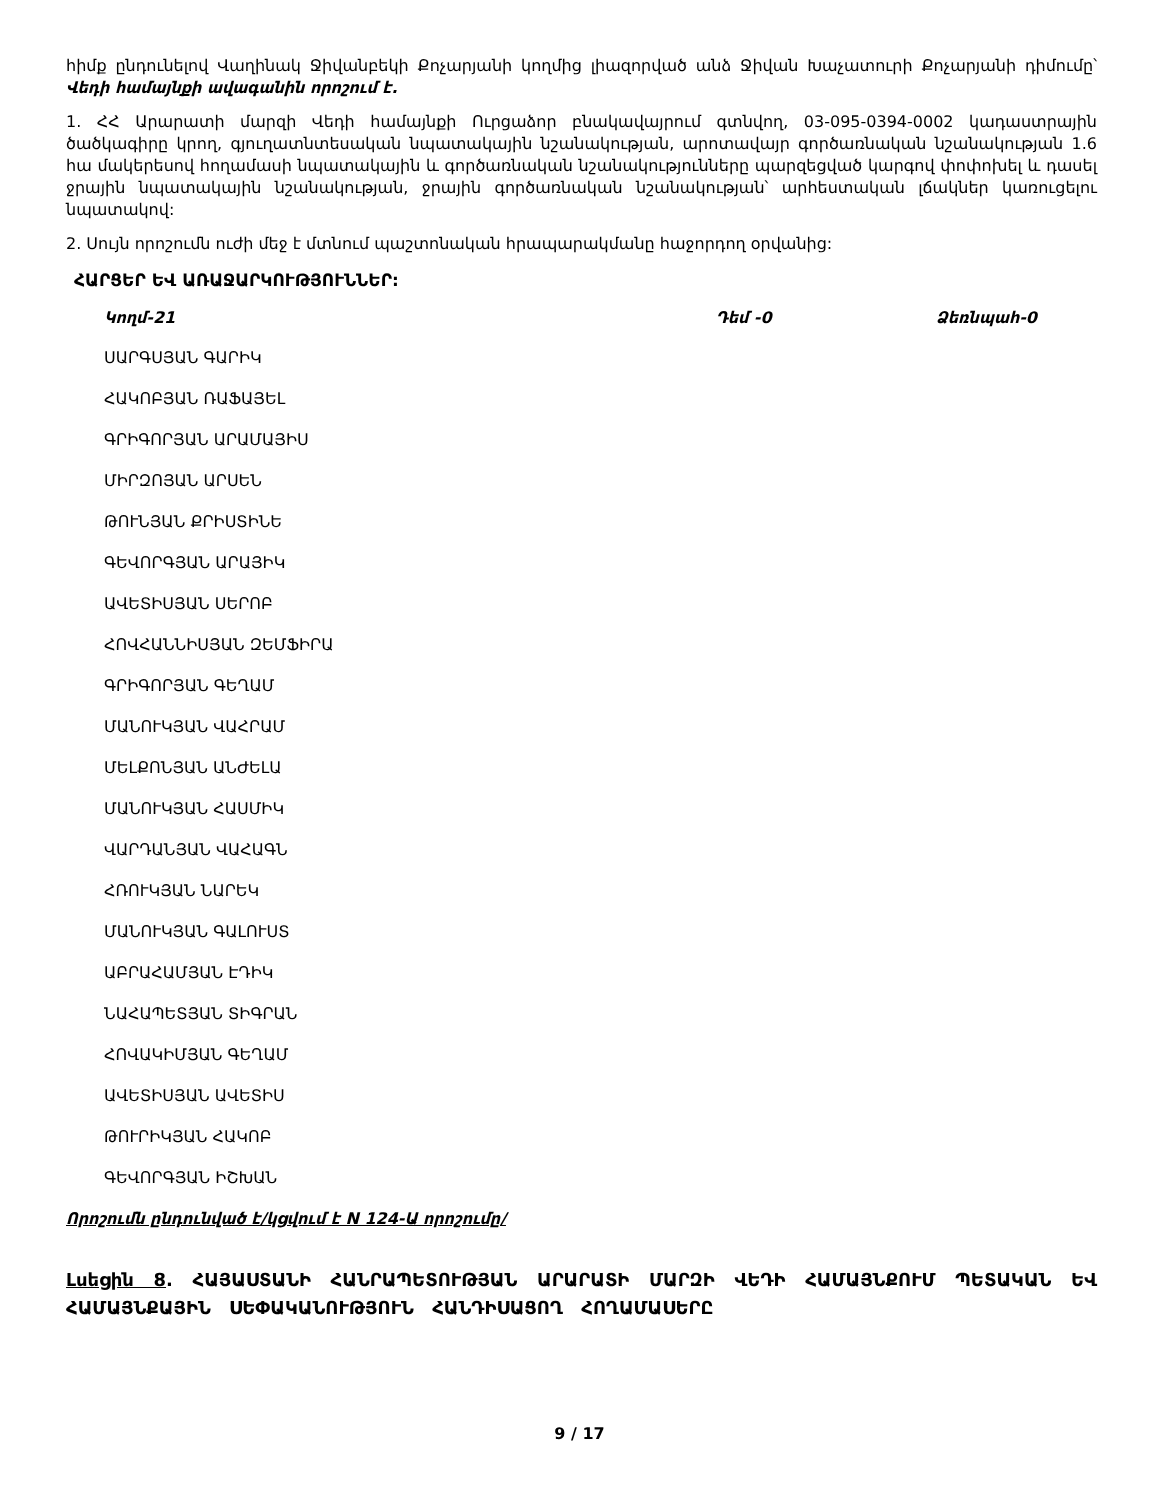հիմք ընդունելով Վաղինակ Ջիվանբեկի Քոչարյանի կողմից լիազորված անձ Ջիվան Խաչատուրի Քոչարյանի դիմումը՝ Վեդի համայնքի ավագանին որոշում է.
1. ՀՀ Արարատի մարզի Վեդի համայնքի Ուրցաձոր բնակավայրում գտնվող, 03-095-0394-0002 կադաստրային ծածկագիրը կրող, գյուղատնտեսական նպատակային նշանակության, արոտավայր գործառնական նշանակության 1.6 հա մակերեսով հողամասի նպատակային և գործառնական նշանակությունները պարզեցված կարգով փոփոխել և դասել ջրային նպատակային նշանակության, ջրային գործառնական նշանակության՝ արհեստական լճակներ կառուցելու նպատակով:
2. Սույն որոշումն ուժի մեջ է մտնում պաշտոնական հրապարակմանը հաջորդող օրվանից:
ՀԱՐՑԵՐ ԵՎ ԱՌԱՋԱՐԿՈՒԹՅՈՒՆՆԵՐ:
Կողմ-21 Դեմ -0 Ձեռնպահ-0
ՍԱՐԳՍՅԱՆ ԳԱՐԻԿ
ՀԱԿՈԲՅԱՆ ՌԱՖԱՅԵԼ
ԳՐԻԳՈՐՅԱՆ ԱՐԱՄԱՅԻՍ
ՄԻՐԶՈՅԱՆ ԱՐՍԵՆ
ԹՈՒՆՅԱՆ ՔՐԻՍՏԻՆԵ
ԳԵՎՈՐԳՅԱՆ ԱՐԱՅԻԿ
ԱՎԵՏԻՍՅԱՆ ՍԵՐՈԲ
ՀՈՎՀԱՆՆԻՍՅԱՆ ԶԵՄՖԻՐԱ
ԳՐԻԳՈՐՅԱՆ ԳԵՂԱՄ
ՄԱՆՈՒԿՅԱՆ ՎԱՀՐԱՄ
ՄԵԼՔՈՆՅԱՆ ԱՆԺԵԼԱ
ՄԱՆՈՒԿՅԱՆ ՀԱՍՄԻԿ
ՎԱՐԴԱՆՅԱՆ ՎԱՀԱԳՆ
ՀՌՈՒԿՅԱՆ ՆԱՐԵԿ
ՄԱՆՈՒԿՅԱՆ ԳԱԼՈՒՍՏ
ԱԲՐԱՀԱՄՅԱՆ ԷԴԻԿ
ՆԱՀԱՊԵՏՅԱՆ ՏԻԳՐԱՆ
ՀՈՎԱԿԻՄՅԱՆ ԳԵՂԱՄ
ԱՎԵՏԻՍՅԱՆ ԱՎԵՏԻՍ
ԹՈՒՐԻԿՅԱՆ ՀԱԿՈԲ
ԳԵՎՈՐԳՅԱՆ ԻՇԽԱՆ
Որոշումն ընդունված է/կցվում է N 124-Ա որոշումը/
Լսեցին 8. ՀԱՅԱՍՏԱՆԻ ՀԱՆՐԱՊԵՏՈՒԹՅԱՆ ԱՐԱՐԱՏԻ ՄԱՐԶԻ ՎԵԴԻ ՀԱՄԱՅՆՔՈՒՄ ՊԵՏԱԿԱՆ ԵՎ ՀԱՄԱՅՆՔԱՅԻՆ ՍԵՓԱԿԱՆՈՒԹՅՈՒՆ ՀԱՆԴԻՍԱՑՈՂ ՀՈՂԱՄԱՍԵՐԸ
9 / 17